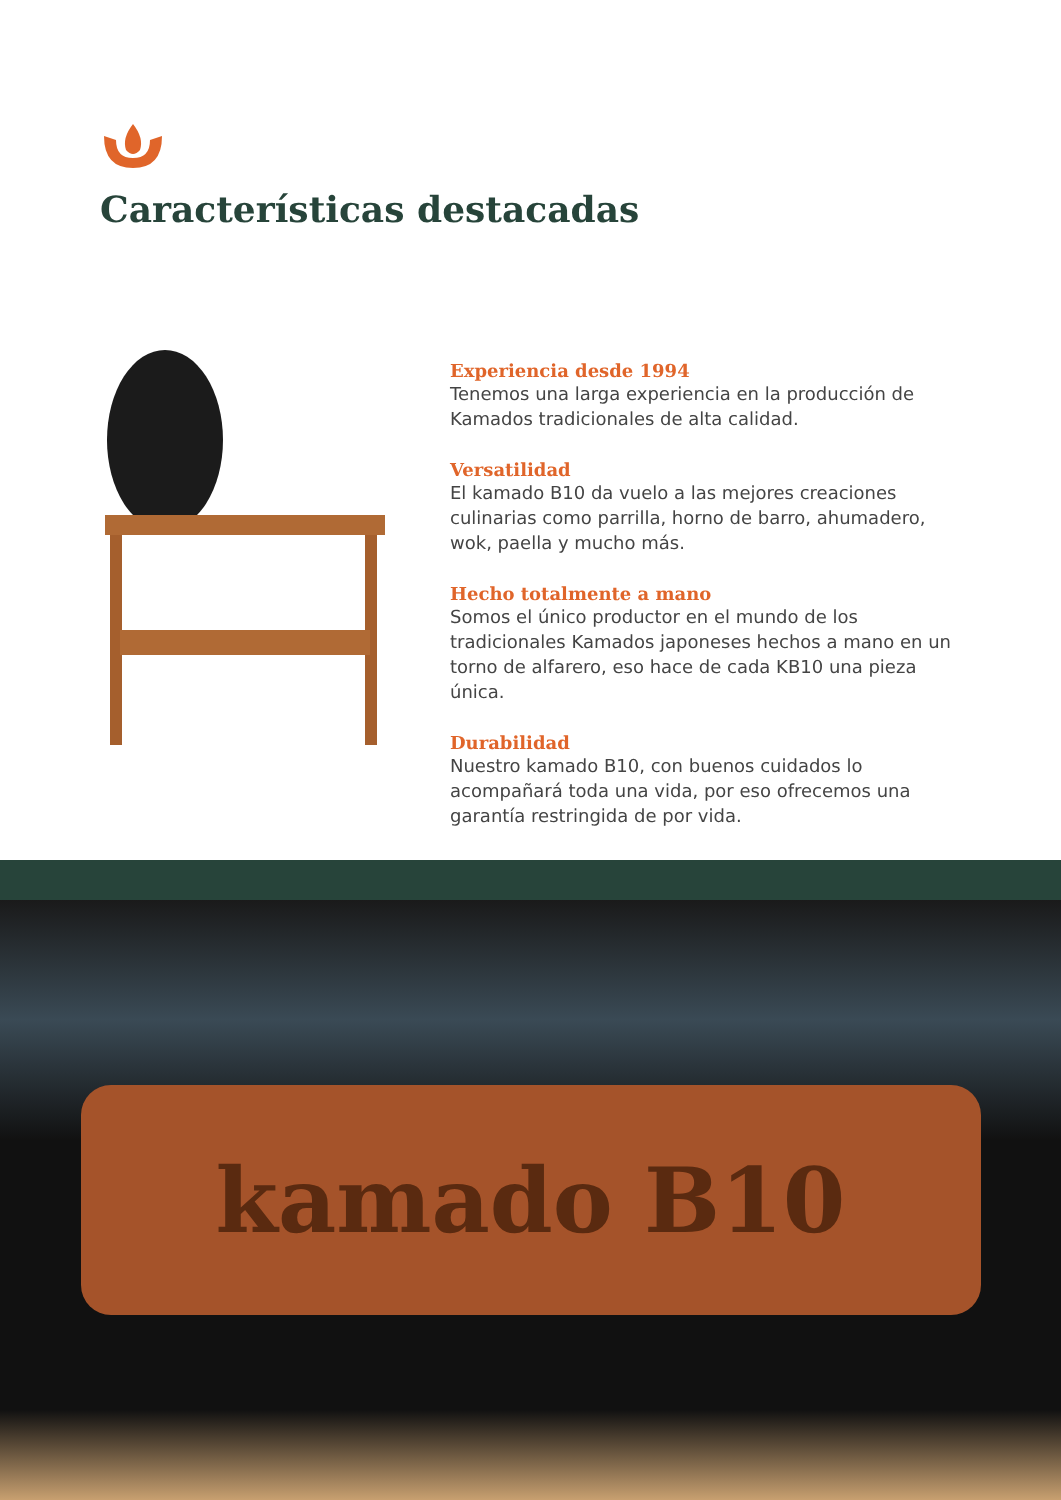Características destacadas
Experiencia desde 1994
Tenemos una larga experiencia en la producción de Kamados tradicionales de alta calidad.
Versatilidad
El kamado B10 da vuelo a las mejores creaciones culinarias como parrilla, horno de barro, ahumadero, wok, paella y mucho más.
Hecho totalmente a mano
Somos el único productor en el mundo de los tradicionales Kamados japoneses hechos a mano en un torno de alfarero, eso hace de cada KB10 una pieza única.
Durabilidad
Nuestro kamado B10, con buenos cuidados lo acompañará toda una vida, por eso ofrecemos una garantía restringida de por vida.
kamado B10